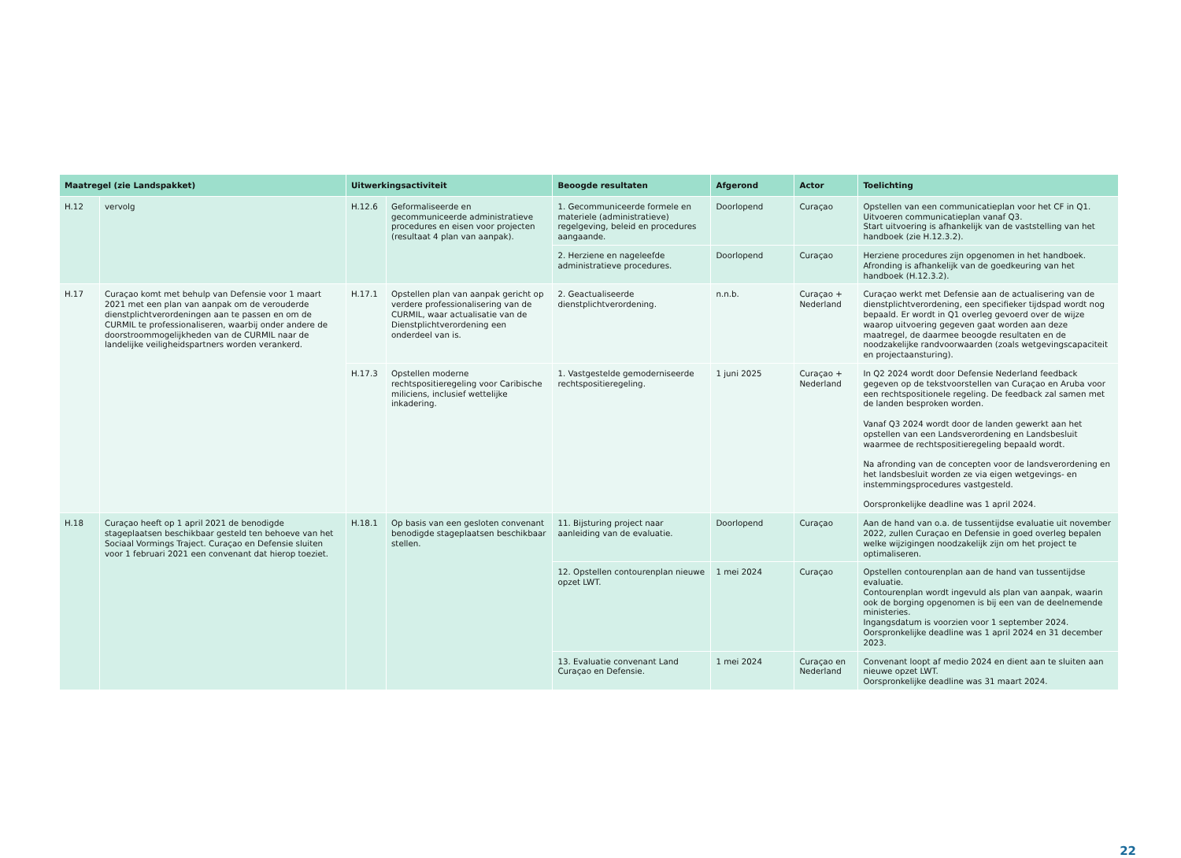| Maatregel (zie Landspakket) | | Uitwerkingsactiviteit | | Beoogde resultaten | Afgerond | Actor | Toelichting |
| --- | --- | --- | --- | --- | --- | --- | --- |
| H.12 | vervolg | H.12.6 | Geformaliseerde en gecommuniceerde administratieve procedures en eisen voor projecten (resultaat 4 plan van aanpak). | 1. Gecommuniceerde formele en materiele (administratieve) regelgeving, beleid en procedures aangaande. | Doorlopend | Curaçao | Opstellen van een communicatieplan voor het CF in Q1. Uitvoeren communicatieplan vanaf Q3. Start uitvoering is afhankelijk van de vaststelling van het handboek (zie H.12.3.2). |
| | | | | 2. Herziene en nageleefde administratieve procedures. | Doorlopend | Curaçao | Herziene procedures zijn opgenomen in het handboek. Afronding is afhankelijk van de goedkeuring van het handboek (H.12.3.2). |
| H.17 | Curaçao komt met behulp van Defensie voor 1 maart 2021 met een plan van aanpak om de verouderde dienstplichtverordeningen aan te passen en om de CURMIL te professionaliseren, waarbij onder andere de doorstroommogelijkheden van de CURMIL naar de landelijke veiligheidspartners worden verankerd. | H.17.1 | Opstellen plan van aanpak gericht op verdere professionalisering van de CURMIL, waar actualisatie van de Dienstplichtverordening een onderdeel van is. | 2. Geactualiseerde dienstplichtverordening. | n.n.b. | Curaçao + Nederland | Curaçao werkt met Defensie aan de actualisering van de dienstplichtverordening, een specifieker tijdspad wordt nog bepaald. Er wordt in Q1 overleg gevoerd over de wijze waarop uitvoering gegeven gaat worden aan deze maatregel, de daarmee beoogde resultaten en de noodzakelijke randvoorwaarden (zoals wetgevingscapaciteit en projectaansturing). |
| | | H.17.3 | Opstellen moderne rechtspositieregeling voor Caribische miliciens, inclusief wettelijke inkadering. | 1. Vastgestelde gemoderniseerde rechtspositieregeling. | 1 juni 2025 | Curaçao + Nederland | In Q2 2024 wordt door Defensie Nederland feedback gegeven op de tekstvoorstellen van Curaçao en Aruba voor een rechtspositionele regeling. De feedback zal samen met de landen besproken worden. Vanaf Q3 2024 wordt door de landen gewerkt aan het opstellen van een Landsverordening en Landsbesluit waarmee de rechtspositieregeling bepaald wordt. Na afronding van de concepten voor de landsverordening en het landsbesluit worden ze via eigen wetgevings- en instemmingsprocedures vastgesteld. Oorspronkelijke deadline was 1 april 2024. |
| H.18 | Curaçao heeft op 1 april 2021 de benodigde stageplaatsen beschikbaar gesteld ten behoeve van het Sociaal Vormings Traject. Curaçao en Defensie sluiten voor 1 februari 2021 een convenant dat hierop toeziet. | H.18.1 | Op basis van een gesloten convenant benodigde stageplaatsen beschikbaar stellen. | 11. Bijsturing project naar aanleiding van de evaluatie. | Doorlopend | Curaçao | Aan de hand van o.a. de tussentijdse evaluatie uit november 2022, zullen Curaçao en Defensie in goed overleg bepalen welke wijzigingen noodzakelijk zijn om het project te optimaliseren. |
| | | | | 12. Opstellen contourenplan nieuwe opzet LWT. | 1 mei 2024 | Curaçao | Opstellen contourenplan aan de hand van tussentijdse evaluatie. Contourenplan wordt ingevuld als plan van aanpak, waarin ook de borging opgenomen is bij een van de deelnemende ministeries. Ingangsdatum is voorzien voor 1 september 2024. Oorspronkelijke deadline was 1 april 2024 en 31 december 2023. |
| | | | | 13. Evaluatie convenant Land Curaçao en Defensie. | 1 mei 2024 | Curaçao en Nederland | Convenant loopt af medio 2024 en dient aan te sluiten aan nieuwe opzet LWT. Oorspronkelijke deadline was 31 maart 2024. |
22